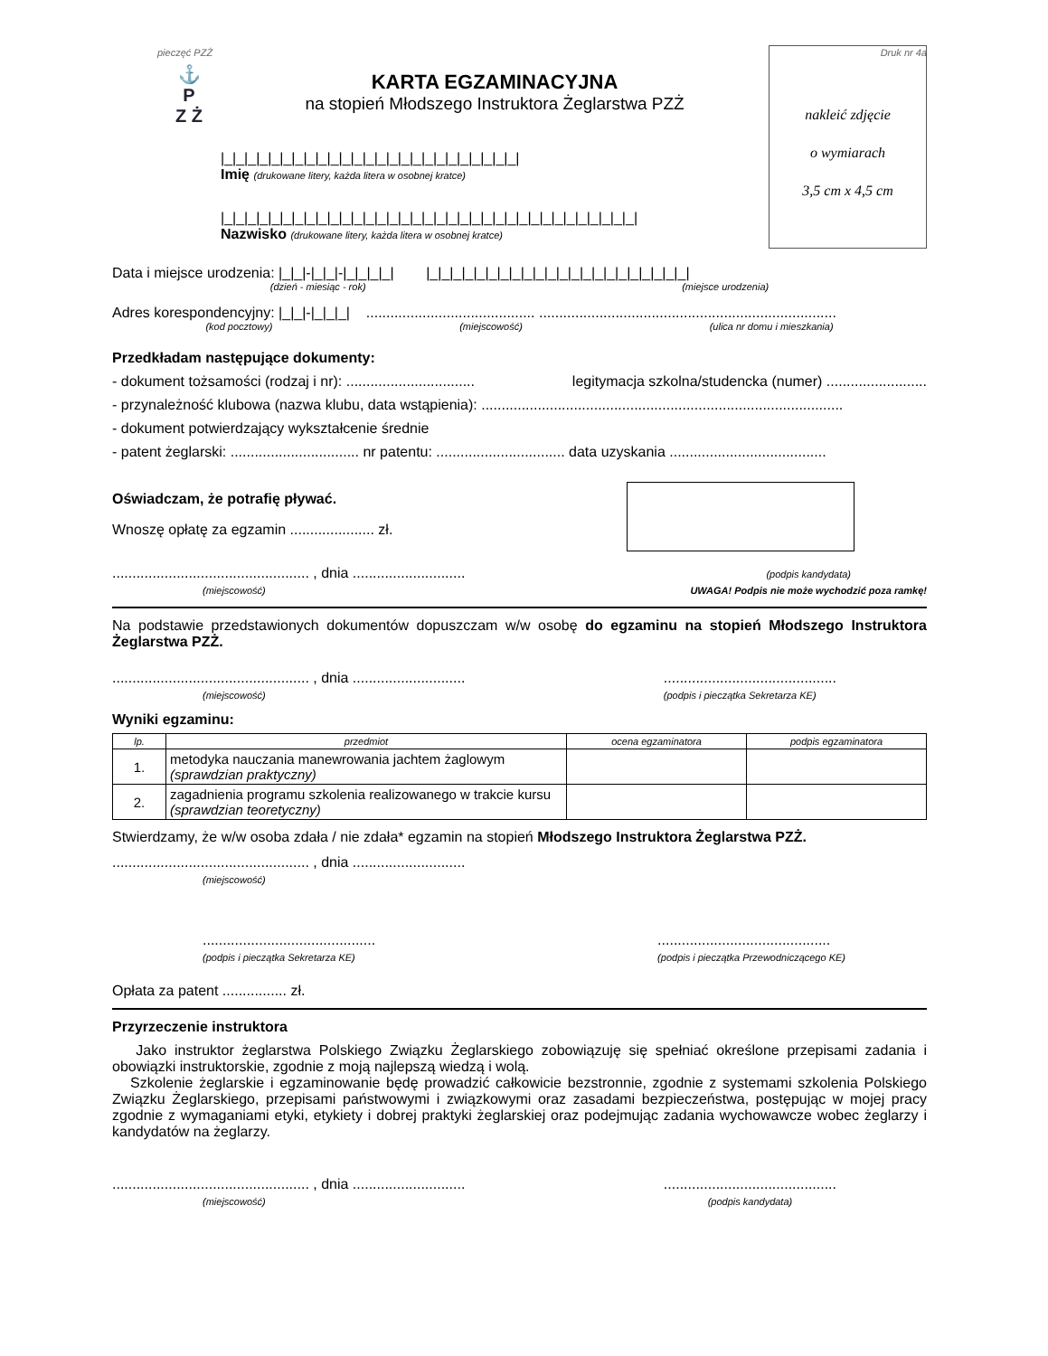pieczęć PZŻ Druk nr 4a
⚓
P
Z Ż
KARTA EGZAMINACYJNA
na stopień Młodszego Instruktora Żeglarstwa PZŻ
|_|_|_|_|_|_|_|_|_|_|_|_|_|_|_|_|_|_|_|_|_|_|_|_|_|
Imię (drukowane litery, każda litera w osobnej kratce)
|_|_|_|_|_|_|_|_|_|_|_|_|_|_|_|_|_|_|_|_|_|_|_|_|_|_|_|_|_|_|_|_|_|_|_|
Nazwisko (drukowane litery, każda litera w osobnej kratce)
nakleić zdjęcie
o wymiarach
3,5 cm x 4,5 cm
Data i miejsce urodzenia: |_|_|-|_|_|-|_|_|_|_| |_|_|_|_|_|_|_|_|_|_|_|_|_|_|_|_|_|_|_|_|_|_|
(dzień - miesiąc - rok) (miejsce urodzenia)
Adres korespondencyjny: |_|_|-|_|_|_| .......................................... ..........................................................................
(kod pocztowy) (miejscowość) (ulica nr domu i mieszkania)
Przedkładam następujące dokumenty:
- dokument tożsamości (rodzaj i nr): ................................ legitymacja szkolna/studencka (numer) .........................
- przynależność klubowa (nazwa klubu, data wstąpienia): ..........................................................................................
- dokument potwierdzający wykształcenie średnie
- patent żeglarski: ................................ nr patentu: ................................ data uzyskania .......................................
Oświadczam, że potrafię pływać.
Wnoszę opłatę za egzamin ..................... zł.
................................................. , dnia ............................
(miejscowość) (podpis kandydata)
UWAGA! Podpis nie może wychodzić poza ramkę!
Na podstawie przedstawionych dokumentów dopuszczam w/w osobę do egzaminu na stopień Młodszego Instruktora Żeglarstwa PZŻ.
................................................. , dnia ............................
(miejscowość)...........................................
(podpis i pieczątka Sekretarza KE)
Wyniki egzaminu:
| lp. | przedmiot | ocena egzaminatora | podpis egzaminatora |
| --- | --- | --- | --- |
| 1. | metodyka nauczania manewrowania jachtem żaglowym (sprawdzian praktyczny) | | |
| 2. | zagadnienia programu szkolenia realizowanego w trakcie kursu (sprawdzian teoretyczny) | | |
Stwierdzamy, że w/w osoba zdała / nie zdała* egzamin na stopień Młodszego Instruktora Żeglarstwa PZŻ.
................................................. , dnia ............................
(miejscowość)
...........................................
(podpis i pieczątka Sekretarza KE)...........................................
(podpis i pieczątka Przewodniczącego KE)
Opłata za patent ................ zł.
Przyrzeczenie instruktora
Jako instruktor żeglarstwa Polskiego Związku Żeglarskiego zobowiązuję się spełniać określone przepisami zadania i obowiązki instruktorskie, zgodnie z moją najlepszą wiedzą i wolą.
Szkolenie żeglarskie i egzaminowanie będę prowadzić całkowicie bezstronnie, zgodnie z systemami szkolenia Polskiego Związku Żeglarskiego, przepisami państwowymi i związkowymi oraz zasadami bezpieczeństwa, postępując w mojej pracy zgodnie z wymaganiami etyki, etykiety i dobrej praktyki żeglarskiej oraz podejmując zadania wychowawcze wobec żeglarzy i kandydatów na żeglarzy.
................................................. , dnia ............................
(miejscowość)...........................................
(podpis kandydata)